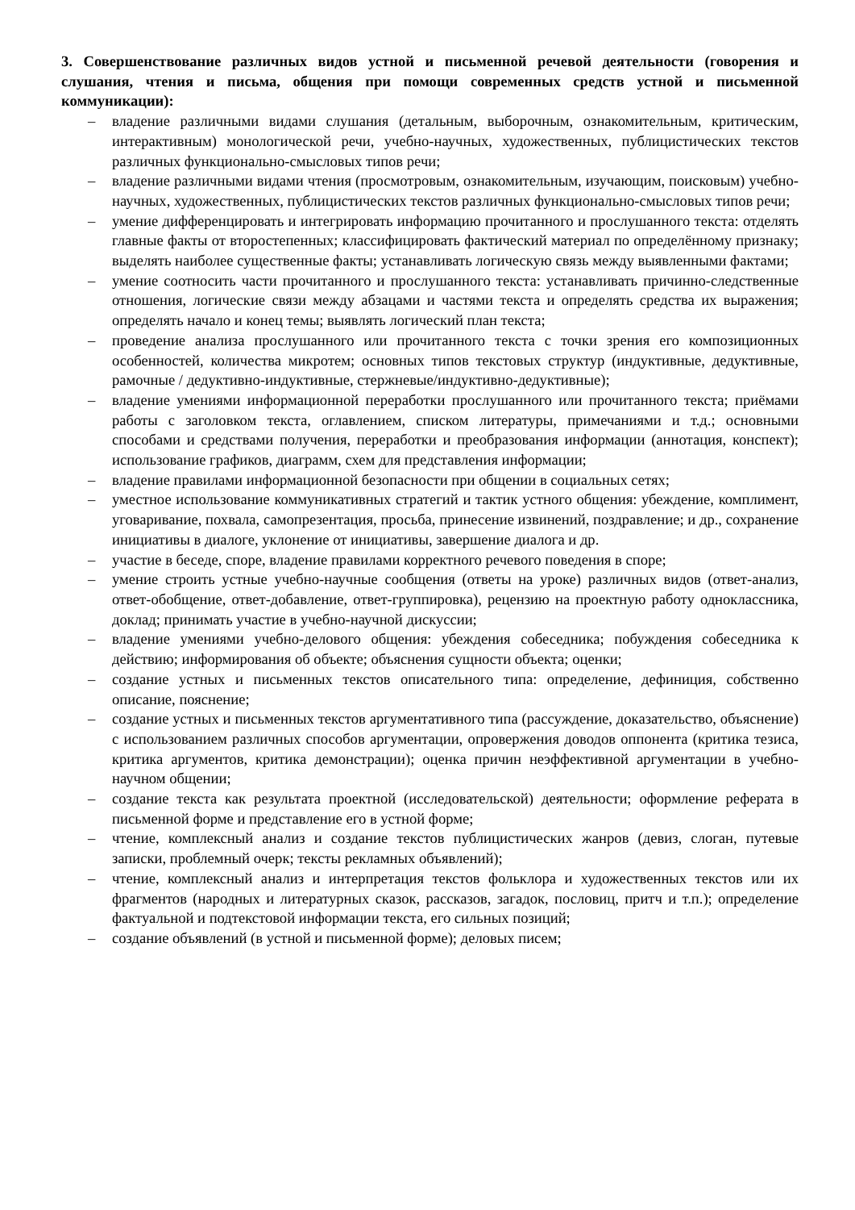3. Совершенствование различных видов устной и письменной речевой деятельности (говорения и слушания, чтения и письма, общения при помощи современных средств устной и письменной коммуникации):
– владение различными видами слушания (детальным, выборочным, ознакомительным, критическим, интерактивным) монологической речи, учебно-научных, художественных, публицистических текстов различных функционально-смысловых типов речи;
– владение различными видами чтения (просмотровым, ознакомительным, изучающим, поисковым) учебно-научных, художественных, публицистических текстов различных функционально-смысловых типов речи;
– умение дифференцировать и интегрировать информацию прочитанного и прослушанного текста: отделять главные факты от второстепенных; классифицировать фактический материал по определённому признаку; выделять наиболее существенные факты; устанавливать логическую связь между выявленными фактами;
– умение соотносить части прочитанного и прослушанного текста: устанавливать причинно-следственные отношения, логические связи между абзацами и частями текста и определять средства их выражения; определять начало и конец темы; выявлять логический план текста;
– проведение анализа прослушанного или прочитанного текста с точки зрения его композиционных особенностей, количества микротем; основных типов текстовых структур (индуктивные, дедуктивные, рамочные / дедуктивно-индуктивные, стержневые/индуктивно-дедуктивные);
– владение умениями информационной переработки прослушанного или прочитанного текста; приёмами работы с заголовком текста, оглавлением, списком литературы, примечаниями и т.д.; основными способами и средствами получения, переработки и преобразования информации (аннотация, конспект); использование графиков, диаграмм, схем для представления информации;
– владение правилами информационной безопасности при общении в социальных сетях;
– уместное использование коммуникативных стратегий и тактик устного общения: убеждение, комплимент, уговаривание, похвала, самопрезентация, просьба, принесение извинений, поздравление; и др., сохранение инициативы в диалоге, уклонение от инициативы, завершение диалога и др.
– участие в беседе, споре, владение правилами корректного речевого поведения в споре;
– умение строить устные учебно-научные сообщения (ответы на уроке) различных видов (ответ-анализ, ответ-обобщение, ответ-добавление, ответ-группировка), рецензию на проектную работу одноклассника, доклад; принимать участие в учебно-научной дискуссии;
– владение умениями учебно-делового общения: убеждения собеседника; побуждения собеседника к действию; информирования об объекте; объяснения сущности объекта; оценки;
– создание устных и письменных текстов описательного типа: определение, дефиниция, собственно описание, пояснение;
– создание устных и письменных текстов аргументативного типа (рассуждение, доказательство, объяснение) с использованием различных способов аргументации, опровержения доводов оппонента (критика тезиса, критика аргументов, критика демонстрации); оценка причин неэффективной аргументации в учебно-научном общении;
– создание текста как результата проектной (исследовательской) деятельности; оформление реферата в письменной форме и представление его в устной форме;
– чтение, комплексный анализ и создание текстов публицистических жанров (девиз, слоган, путевые записки, проблемный очерк; тексты рекламных объявлений);
– чтение, комплексный анализ и интерпретация текстов фольклора и художественных текстов или их фрагментов (народных и литературных сказок, рассказов, загадок, пословиц, притч и т.п.); определение фактуальной и подтекстовой информации текста, его сильных позиций;
– создание объявлений (в устной и письменной форме); деловых писем;